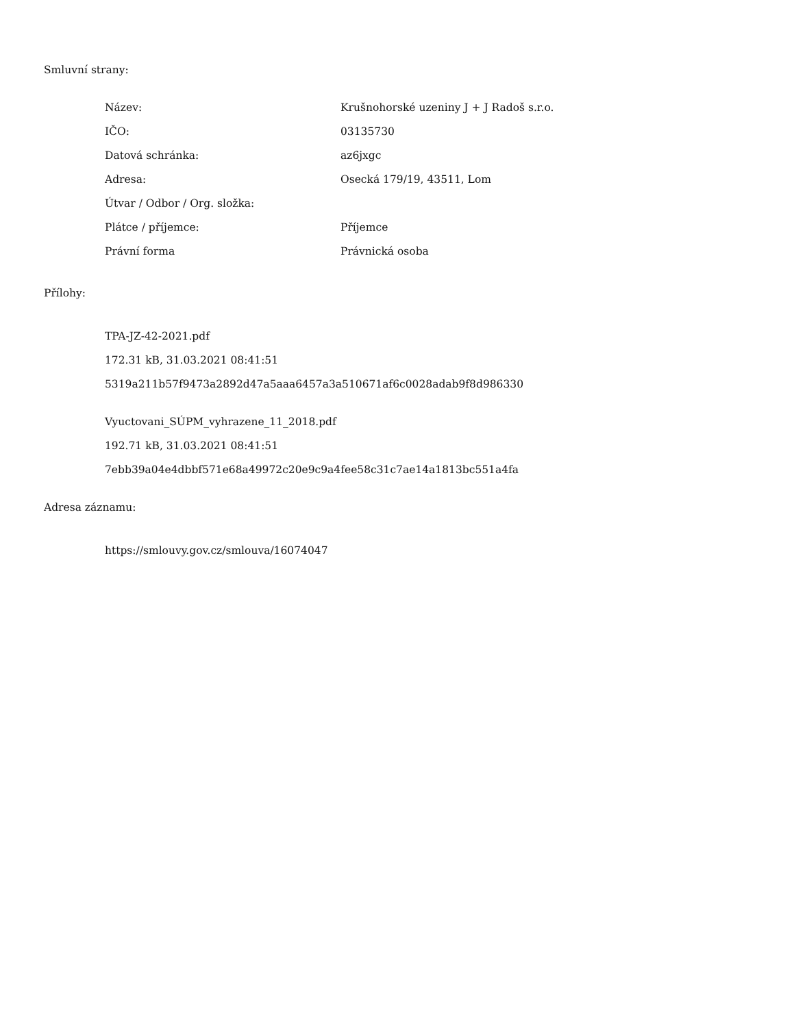Smluvní strany:
| Název: | Krušnohorské uzeniny J + J Radoš s.r.o. |
| IČO: | 03135730 |
| Datová schránka: | az6jxgc |
| Adresa: | Osecká 179/19, 43511, Lom |
| Útvar / Odbor / Org. složka: | |
| Plátce / příjemce: | Příjemce |
| Právní forma | Právnická osoba |
Přílohy:
TPA-JZ-42-2021.pdf
172.31 kB, 31.03.2021 08:41:51
5319a211b57f9473a2892d47a5aaa6457a3a510671af6c0028adab9f8d986330
Vyuctovani_SÚPM_vyhrazene_11_2018.pdf
192.71 kB, 31.03.2021 08:41:51
7ebb39a04e4dbbf571e68a49972c20e9c9a4fee58c31c7ae14a1813bc551a4fa
Adresa záznamu:
https://smlouvy.gov.cz/smlouva/16074047